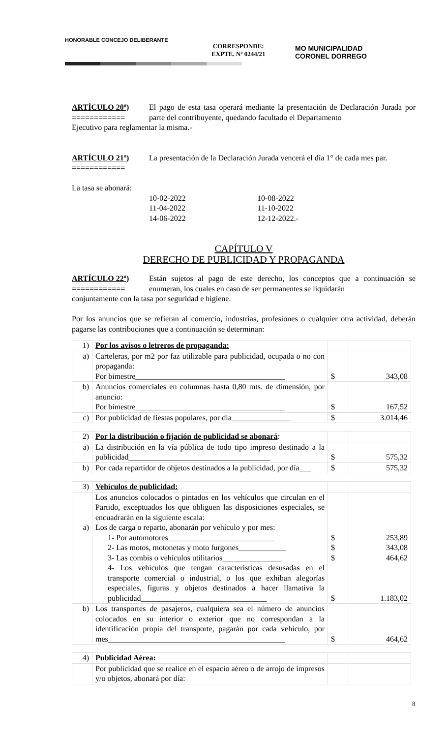HONORABLE CONCEJO DELIBERANTE
CORRESPONDE:
EXPTE. Nº 0244/21
MO MUNICIPALIDAD
CORONEL DORREGO
ARTÍCULO 20º)
============
El pago de esta tasa operará mediante la presentación de Declaración Jurada por parte del contribuyente, quedando facultado el Departamento
Ejecutivo para reglamentar la misma.-
ARTÍCULO 21º)
============
La presentación de la Declaración Jurada vencerá el día 1° de cada mes par.
La tasa se abonará:
10-02-2022
11-04-2022
14-06-2022
10-08-2022
11-10-2022
12-12-2022.-
CAPÍTULO V
DERECHO DE PUBLICIDAD Y PROPAGANDA
ARTÍCULO 22º)
============
Están sujetos al pago de este derecho, los conceptos que a continuación se enumeran, los cuales en caso de ser permanentes se liquidarán
conjuntamente con la tasa por seguridad e higiene.
Por los anuncios que se refieran al comercio, industrias, profesiones o cualquier otra actividad, deberán pagarse las contribuciones que a continuación se determinan:
| 1) | Por los avisos o letreros de propaganda: | | |
| a) | Carteleras, por m2 por faz utilizable para publicidad, ocupada o no con propaganda: Por bimestre______________________________________ | $ | 343,08 |
| b) | Anuncios comerciales en columnas hasta 0,80 mts. de dimensión, por anuncio: Por bimestre______________________________________ | $ | 167,52 |
| c) | Por publicidad de fiestas populares, por día_______________ | $ | 3.014,46 |
| 2) | Por la distribución o fijación de publicidad se abonará : | | |
| a) | La distribución en la vía pública de todo tipo impreso destinado a la publicidad____________________________________ | $ | 575,32 |
| b) | Por cada repartidor de objetos destinados a la publicidad, por día___ | $ | 575,32 |
| 3) | Vehículos de publicidad: | | |
| a) | Los anuncios colocados o pintados en los vehículos que circulan en el Partido, exceptuados los que obliguen las disposiciones especiales, se encuadrarán en la siguiente escala: Los de carga o reparto, abonarán por vehículo y por mes: 1- Por automotores___________________________ 2- Las motos, motonetas y moto furgones____________ 3- Las combis o vehículos utilitarios_______________ 4- Los vehículos que tengan características desusadas en el transporte comercial o industrial, o los que exhiban alegorías especiales, figuras y objetos destinados a hacer llamativa la publicidad________________________________ | $ $ $ $ | 253,89 343,08 464,62 1.183,02 |
| b) | Los transportes de pasajeros, cualquiera sea el número de anuncios colocados en su interior o exterior que no correspondan a la identificación propia del transporte, pagarán por cada vehículo, por mes_____________________________________________ | $ | 464,62 |
| 4) | Publicidad Aérea: | | |
| | Por publicidad que se realice en el espacio aéreo o de arrojo de impresos y/o objetos, abonará por día: | | |
8